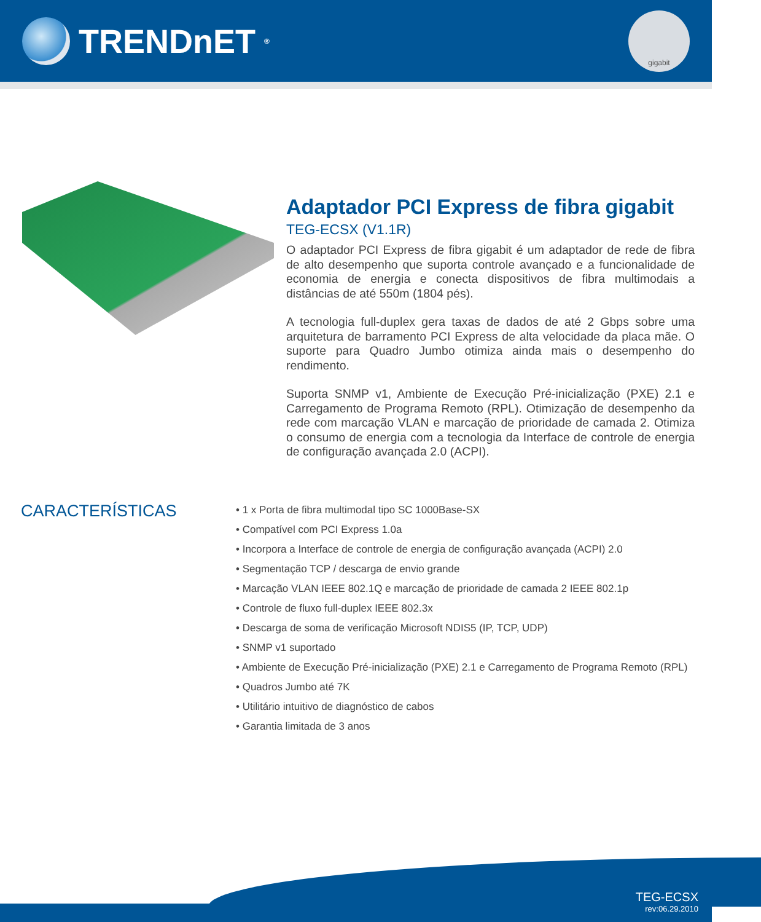TRENDnET<sup>®</sup>
gigabit
Adaptador PCI Express de fibra gigabit
TEG-ECSX (V1.1R)
O adaptador PCI Express de fibra gigabit é um adaptador de rede de fibra de alto desempenho que suporta controle avançado e a funcionalidade de economia de energia e conecta dispositivos de fibra multimodais a distâncias de até 550m (1804 pés).
A tecnologia full-duplex gera taxas de dados de até 2 Gbps sobre uma arquitetura de barramento PCI Express de alta velocidade da placa mãe. O suporte para Quadro Jumbo otimiza ainda mais o desempenho do rendimento.
Suporta SNMP v1, Ambiente de Execução Pré-inicialização (PXE) 2.1 e Carregamento de Programa Remoto (RPL). Otimização de desempenho da rede com marcação VLAN e marcação de prioridade de camada 2. Otimiza o consumo de energia com a tecnologia da Interface de controle de energia de configuração avançada 2.0 (ACPI).
CARACTERÍSTICAS
• 1 x Porta de fibra multimodal tipo SC 1000Base-SX
• Compatível com PCI Express 1.0a
• Incorpora a Interface de controle de energia de configuração avançada (ACPI) 2.0
• Segmentação TCP / descarga de envio grande
• Marcação VLAN IEEE 802.1Q e marcação de prioridade de camada 2 IEEE 802.1p
• Controle de fluxo full-duplex IEEE 802.3x
• Descarga de soma de verificação Microsoft NDIS5 (IP, TCP, UDP)
• SNMP v1 suportado
• Ambiente de Execução Pré-inicialização (PXE) 2.1 e Carregamento de Programa Remoto (RPL)
• Quadros Jumbo até 7K
• Utilitário intuitivo de diagnóstico de cabos
• Garantia limitada de 3 anos
TEG-ECSX
rev:06.29.2010